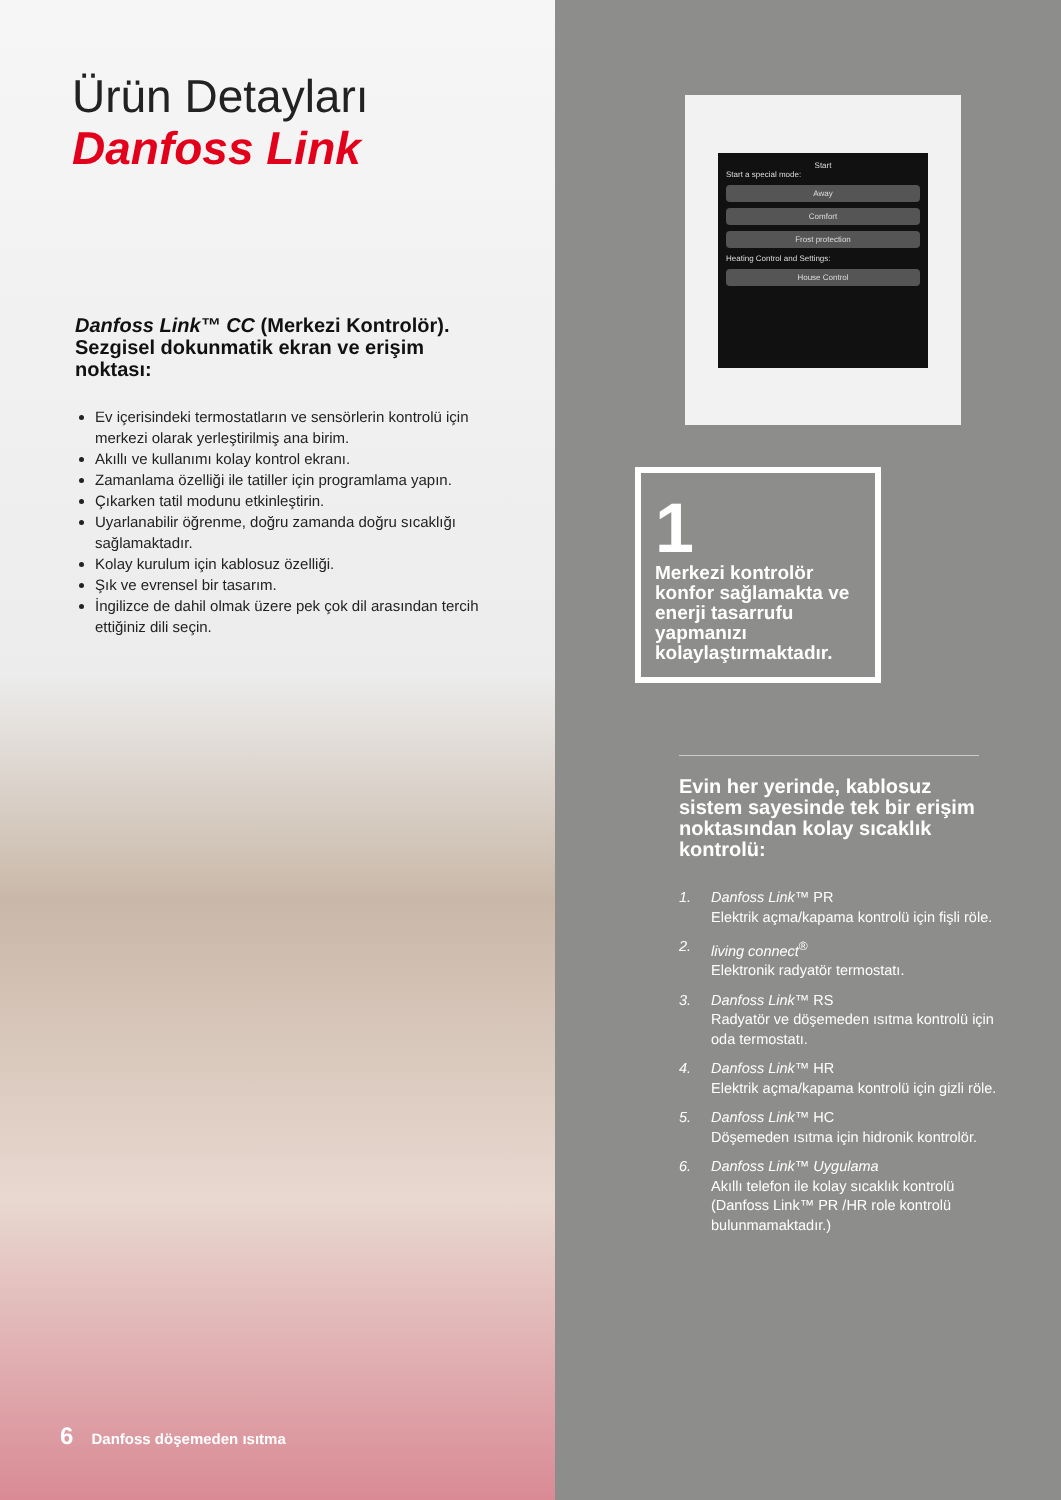Ürün Detayları
Danfoss Link
Danfoss Link™ CC (Merkezi Kontrolör). Sezgisel dokunmatik ekran ve erişim noktası:
Ev içerisindeki termostatların ve sensörlerin kontrolü için merkezi olarak yerleştirilmiş ana birim.
Akıllı ve kullanımı kolay kontrol ekranı.
Zamanlama özelliği ile tatiller için programlama yapın.
Çıkarken tatil modunu etkinleştirin.
Uyarlanabilir öğrenme, doğru zamanda doğru sıcaklığı sağlamaktadır.
Kolay kurulum için kablosuz özelliği.
Şık ve evrensel bir tasarım.
İngilizce de dahil olmak üzere pek çok dil arasından tercih ettiğiniz dili seçin.
6 Danfoss döşemeden ısıtma
Start
Start a special mode:
Away
Comfort
Frost protection
Heating Control and Settings:
House Control
1
Merkezi kontrolör konfor sağlamakta ve enerji tasarrufu yapmanızı kolaylaştırmaktadır.
Evin her yerinde, kablosuz sistem sayesinde tek bir erişim noktasından kolay sıcaklık kontrolü:
1. Danfoss Link™ PR
Elektrik açma/kapama kontrolü için fişli röle.
2. living connect<sup>®</sup>
Elektronik radyatör termostatı.
3. Danfoss Link™ RS
Radyatör ve döşemeden ısıtma kontrolü için oda termostatı.
4. Danfoss Link™ HR
Elektrik açma/kapama kontrolü için gizli röle.
5. Danfoss Link™ HC
Döşemeden ısıtma için hidronik kontrolör.
6. Danfoss Link™ Uygulama
Akıllı telefon ile kolay sıcaklık kontrolü (Danfoss Link™ PR /HR role kontrolü bulunmamaktadır.)